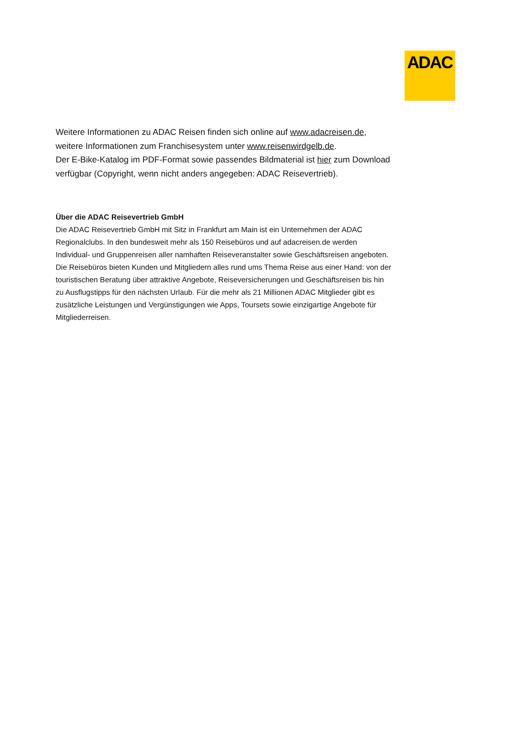ADAC
Weitere Informationen zu ADAC Reisen finden sich online auf www.adacreisen.de, weitere Informationen zum Franchisesystem unter www.reisenwirdgelb.de.
Der E-Bike-Katalog im PDF-Format sowie passendes Bildmaterial ist hier zum Download verfügbar (Copyright, wenn nicht anders angegeben: ADAC Reisevertrieb).
Über die ADAC Reisevertrieb GmbH
Die ADAC Reisevertrieb GmbH mit Sitz in Frankfurt am Main ist ein Unternehmen der ADAC Regionalclubs. In den bundesweit mehr als 150 Reisebüros und auf adacreisen.de werden Individual- und Gruppenreisen aller namhaften Reiseveranstalter sowie Geschäftsreisen angeboten. Die Reisebüros bieten Kunden und Mitgliedern alles rund ums Thema Reise aus einer Hand: von der touristischen Beratung über attraktive Angebote, Reiseversicherungen und Geschäftsreisen bis hin zu Ausflugstipps für den nächsten Urlaub. Für die mehr als 21 Millionen ADAC Mitglieder gibt es zusätzliche Leistungen und Vergünstigungen wie Apps, Toursets sowie einzigartige Angebote für Mitgliederreisen.